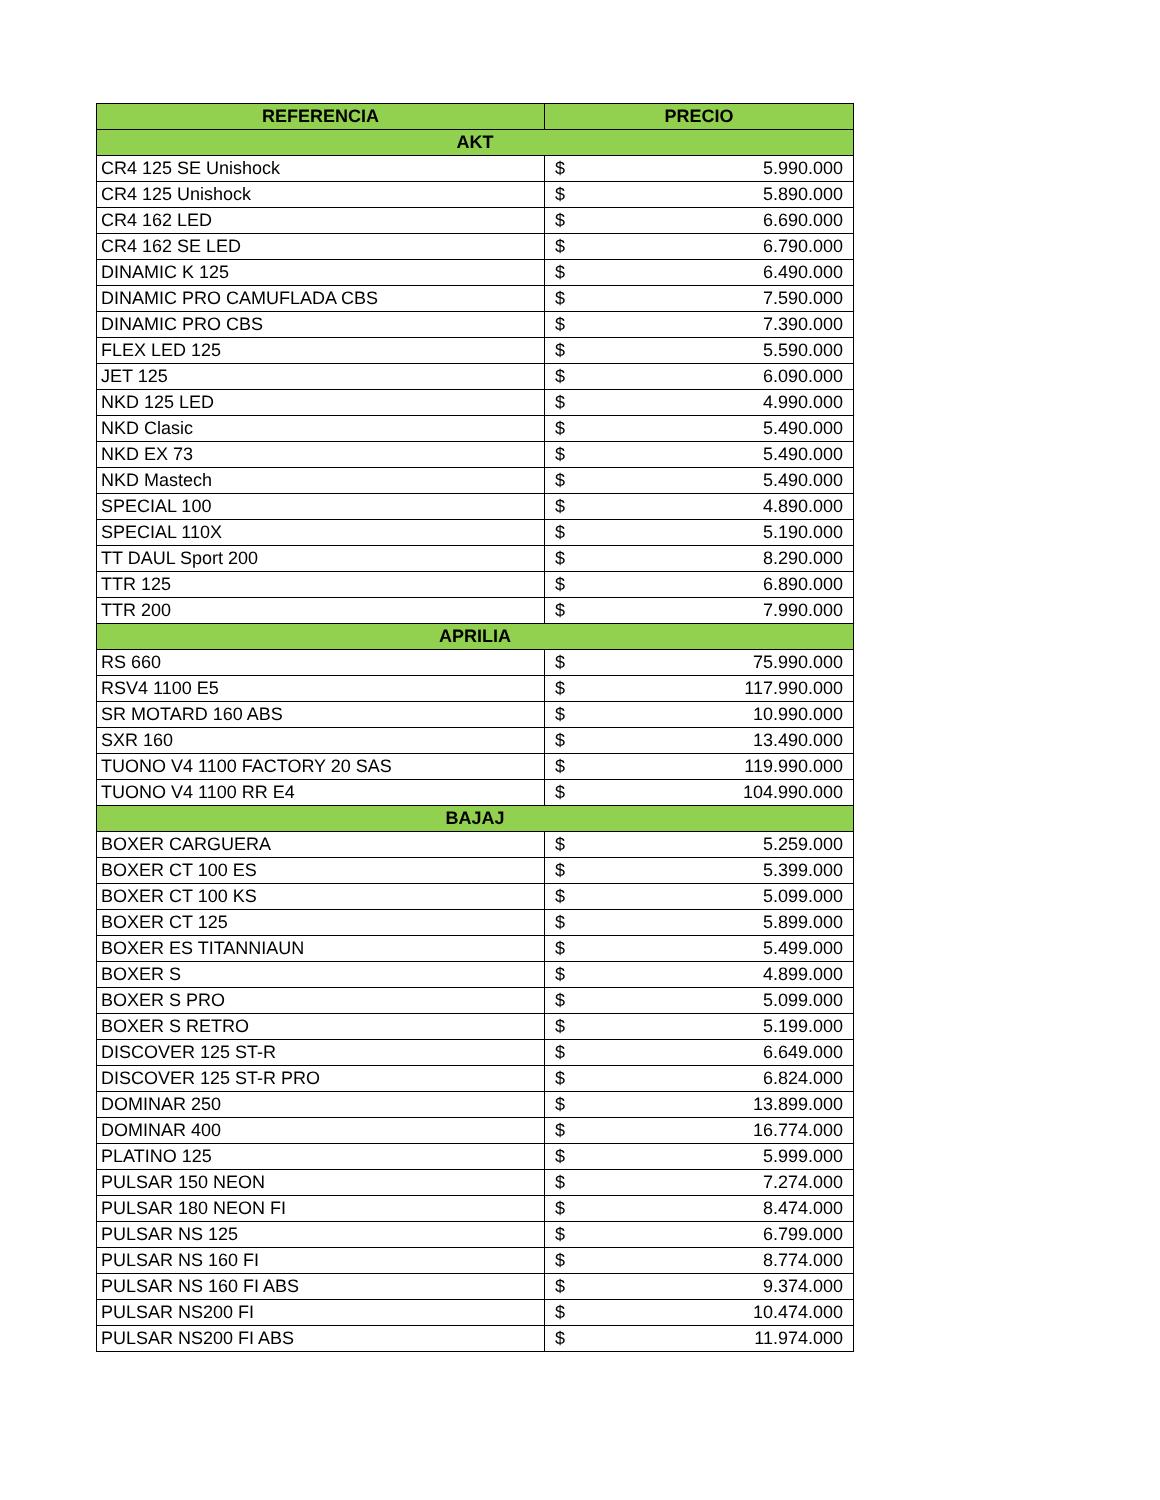| REFERENCIA | PRECIO |
| --- | --- |
| AKT | |
| CR4 125 SE Unishock | $ 5.990.000 |
| CR4 125 Unishock | $ 5.890.000 |
| CR4 162 LED | $ 6.690.000 |
| CR4 162 SE LED | $ 6.790.000 |
| DINAMIC K 125 | $ 6.490.000 |
| DINAMIC PRO CAMUFLADA CBS | $ 7.590.000 |
| DINAMIC PRO CBS | $ 7.390.000 |
| FLEX LED 125 | $ 5.590.000 |
| JET 125 | $ 6.090.000 |
| NKD 125 LED | $ 4.990.000 |
| NKD Clasic | $ 5.490.000 |
| NKD EX 73 | $ 5.490.000 |
| NKD Mastech | $ 5.490.000 |
| SPECIAL 100 | $ 4.890.000 |
| SPECIAL 110X | $ 5.190.000 |
| TT DAUL Sport 200 | $ 8.290.000 |
| TTR 125 | $ 6.890.000 |
| TTR 200 | $ 7.990.000 |
| APRILIA | |
| RS 660 | $ 75.990.000 |
| RSV4 1100 E5 | $ 117.990.000 |
| SR MOTARD 160 ABS | $ 10.990.000 |
| SXR 160 | $ 13.490.000 |
| TUONO V4 1100 FACTORY 20 SAS | $ 119.990.000 |
| TUONO V4 1100 RR E4 | $ 104.990.000 |
| BAJAJ | |
| BOXER CARGUERA | $ 5.259.000 |
| BOXER CT 100 ES | $ 5.399.000 |
| BOXER CT 100 KS | $ 5.099.000 |
| BOXER CT 125 | $ 5.899.000 |
| BOXER ES TITANNIAUN | $ 5.499.000 |
| BOXER S | $ 4.899.000 |
| BOXER S PRO | $ 5.099.000 |
| BOXER S RETRO | $ 5.199.000 |
| DISCOVER 125 ST-R | $ 6.649.000 |
| DISCOVER 125 ST-R PRO | $ 6.824.000 |
| DOMINAR 250 | $ 13.899.000 |
| DOMINAR 400 | $ 16.774.000 |
| PLATINO 125 | $ 5.999.000 |
| PULSAR 150 NEON | $ 7.274.000 |
| PULSAR 180 NEON FI | $ 8.474.000 |
| PULSAR NS 125 | $ 6.799.000 |
| PULSAR NS 160 FI | $ 8.774.000 |
| PULSAR NS 160 FI ABS | $ 9.374.000 |
| PULSAR NS200 FI | $ 10.474.000 |
| PULSAR NS200 FI ABS | $ 11.974.000 |